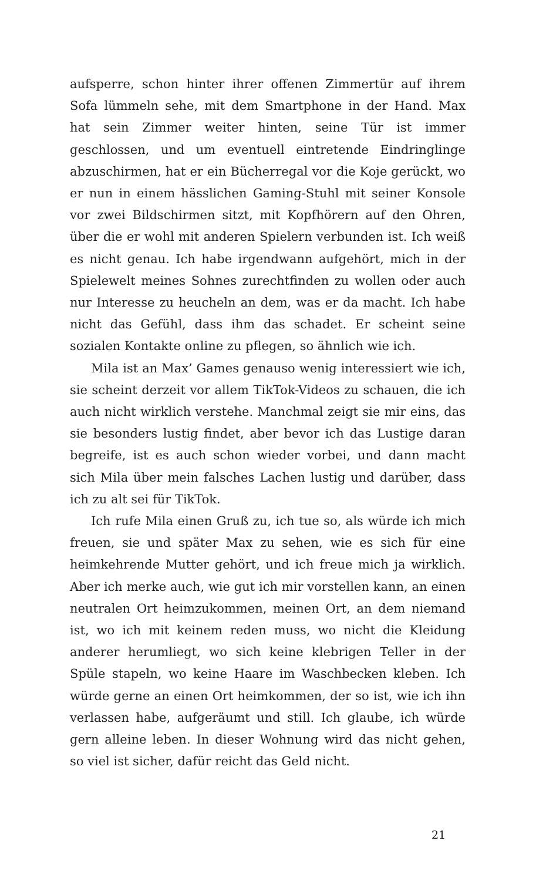aufsperre, schon hinter ihrer offenen Zimmertür auf ihrem Sofa lümmeln sehe, mit dem Smartphone in der Hand. Max hat sein Zimmer weiter hinten, seine Tür ist immer geschlossen, und um eventuell eintretende Eindringlinge abzuschirmen, hat er ein Bücherregal vor die Koje gerückt, wo er nun in einem hässlichen Gaming-Stuhl mit seiner Konsole vor zwei Bildschirmen sitzt, mit Kopfhörern auf den Ohren, über die er wohl mit anderen Spielern verbunden ist. Ich weiß es nicht genau. Ich habe irgendwann aufgehört, mich in der Spielewelt meines Sohnes zurechtfinden zu wollen oder auch nur Interesse zu heucheln an dem, was er da macht. Ich habe nicht das Gefühl, dass ihm das schadet. Er scheint seine sozialen Kontakte online zu pflegen, so ähnlich wie ich.
Mila ist an Max’ Games genauso wenig interessiert wie ich, sie scheint derzeit vor allem TikTok-Videos zu schauen, die ich auch nicht wirklich verstehe. Manchmal zeigt sie mir eins, das sie besonders lustig findet, aber bevor ich das Lustige daran begreife, ist es auch schon wieder vorbei, und dann macht sich Mila über mein falsches Lachen lustig und darüber, dass ich zu alt sei für TikTok.
Ich rufe Mila einen Gruß zu, ich tue so, als würde ich mich freuen, sie und später Max zu sehen, wie es sich für eine heimkehrende Mutter gehört, und ich freue mich ja wirklich. Aber ich merke auch, wie gut ich mir vorstellen kann, an einen neutralen Ort heimzukommen, meinen Ort, an dem niemand ist, wo ich mit keinem reden muss, wo nicht die Kleidung anderer herumliegt, wo sich keine klebrigen Teller in der Spüle stapeln, wo keine Haare im Waschbecken kleben. Ich würde gerne an einen Ort heimkommen, der so ist, wie ich ihn verlassen habe, aufgeräumt und still. Ich glaube, ich würde gern alleine leben. In dieser Wohnung wird das nicht gehen, so viel ist sicher, dafür reicht das Geld nicht.
21